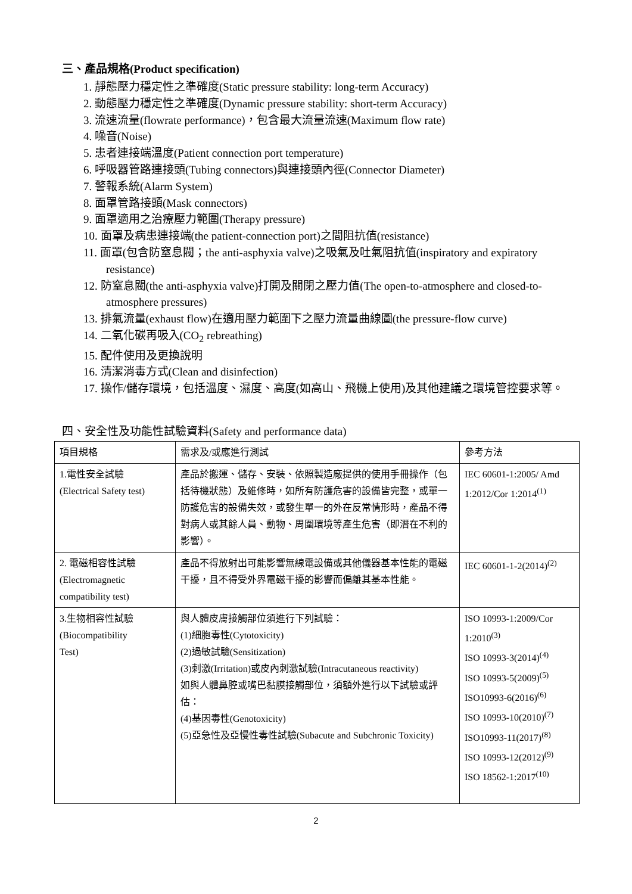三、產品規格(Product specification)
1. 靜態壓力穩定性之準確度(Static pressure stability: long-term Accuracy)
2. 動態壓力穩定性之準確度(Dynamic pressure stability: short-term Accuracy)
3. 流速流量(flowrate performance)，包含最大流量流速(Maximum flow rate)
4. 噪音(Noise)
5. 患者連接端溫度(Patient connection port temperature)
6. 呼吸器管路連接頭(Tubing connectors)與連接頭內徑(Connector Diameter)
7. 警報系統(Alarm System)
8. 面罩管路接頭(Mask connectors)
9. 面罩適用之治療壓力範圍(Therapy pressure)
10. 面罩及病患連接端(the patient-connection port)之間阻抗值(resistance)
11. 面罩(包含防窒息閥；the anti-asphyxia valve)之吸氣及吐氣阻抗值(inspiratory and expiratory resistance)
12. 防窒息閥(the anti-asphyxia valve)打開及關閉之壓力值(The open-to-atmosphere and closed-to-atmosphere pressures)
13. 排氣流量(exhaust flow)在適用壓力範圍下之壓力流量曲線圖(the pressure-flow curve)
14. 二氧化碳再吸入(CO<sub>2</sub> rebreathing)
15. 配件使用及更換說明
16. 清潔消毒方式(Clean and disinfection)
17. 操作/儲存環境，包括溫度、濕度、高度(如高山、飛機上使用)及其他建議之環境管控要求等。
四、安全性及功能性試驗資料(Safety and performance data)
| 項目規格 | 需求及/或應進行測試 | 參考方法 |
| 1.電性安全試驗 (Electrical Safety test) | 產品於搬運、儲存、安裝、依照製造廠提供的使用手冊操作（包括待機狀態）及維修時，如所有防護危害的設備皆完整，或單一防護危害的設備失效，或發生單一的外在反常情形時，產品不得對病人或其餘人員、動物、周圍環境等產生危害（即潛在不利的影響）。 | IEC 60601-1:2005/ Amd 1:2012/Cor 1:2014<sup>(1)</sup> |
| 2. 電磁相容性試驗 (Electromagnetic compatibility test) | 產品不得放射出可能影響無線電設備或其他儀器基本性能的電磁干擾，且不得受外界電磁干擾的影響而偏離其基本性能。 | IEC 60601-1-2(2014)<sup>(2)</sup> |
| 3.生物相容性試驗 (Biocompatibility Test) | 與人體皮膚接觸部位須進行下列試驗： (1)細胞毒性(Cytotoxicity) (2)過敏試驗(Sensitization) (3)刺激(Irritation)或皮內刺激試驗(Intracutaneous reactivity) 如與人體鼻腔或嘴巴黏膜接觸部位，須額外進行以下試驗或評估： (4)基因毒性(Genotoxicity) (5)亞急性及亞慢性毒性試驗(Subacute and Subchronic Toxicity) | ISO 10993-1:2009/Cor 1:2010<sup>(3)</sup> ISO 10993-3(2014)<sup>(4)</sup> ISO 10993-5(2009)<sup>(5)</sup> ISO10993-6(2016)<sup>(6)</sup> ISO 10993-10(2010)<sup>(7)</sup> ISO10993-11(2017)<sup>(8)</sup> ISO 10993-12(2012)<sup>(9)</sup> ISO 18562-1:2017<sup>(10)</sup> |
2